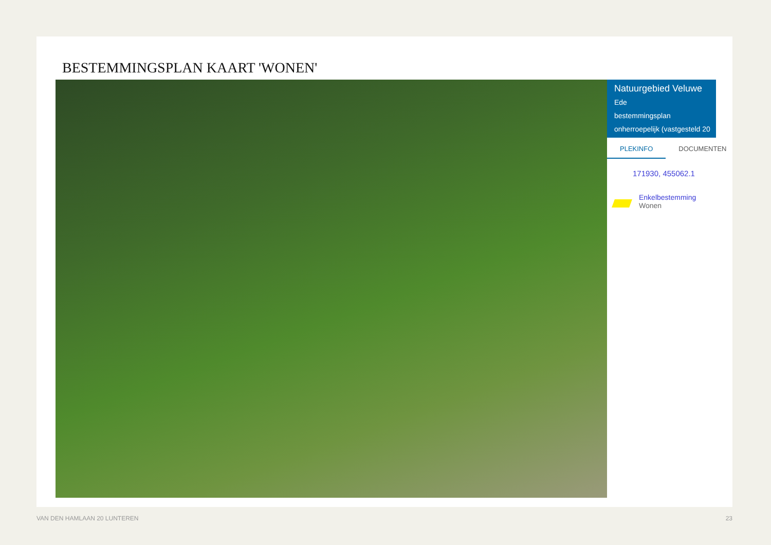BESTEMMINGSPLAN KAART 'WONEN'
Natuurgebied Veluwe
Ede
bestemmingsplan
onherroepelijk (vastgesteld 20
PLEKINFO DOCUMENTEN
171930, 455062.1
Enkelbestemming
Wonen
VAN DEN HAMLAAN 20 LUNTEREN 23